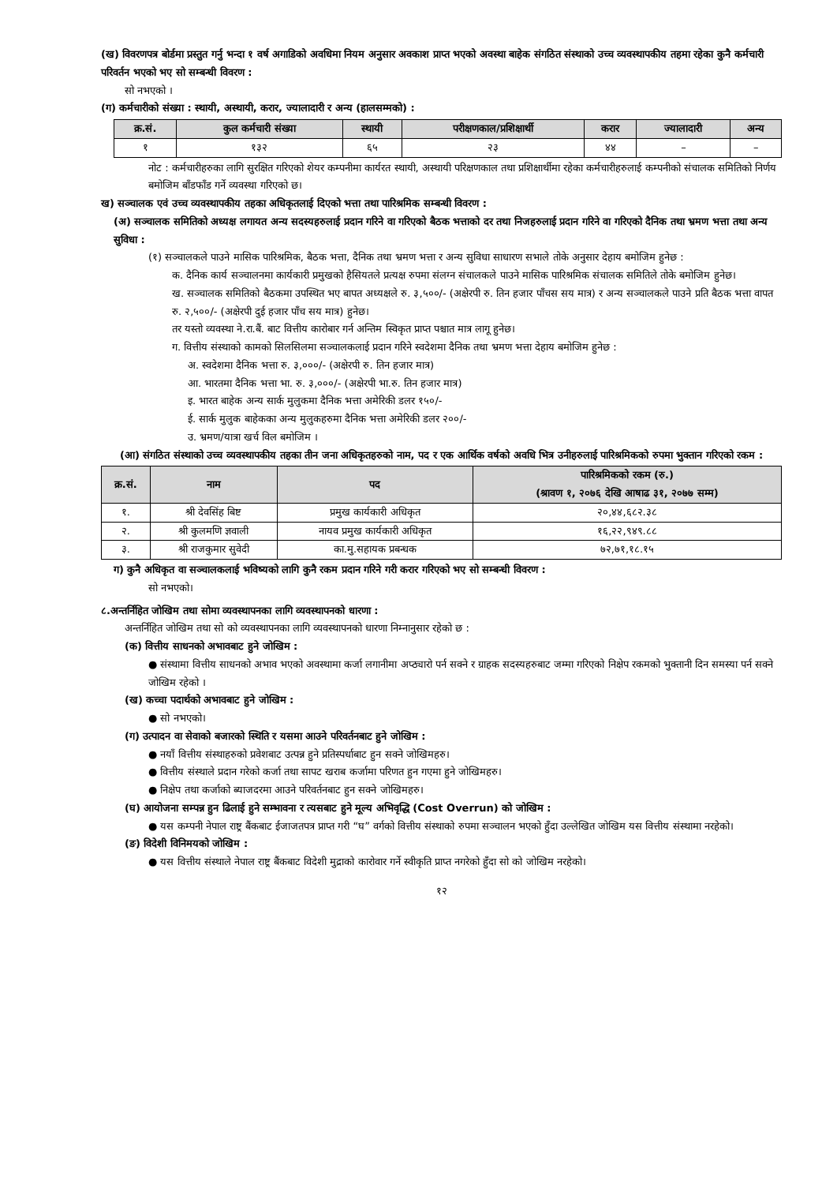(ख) विवरणपत्र बोर्डमा प्रस्तुत गर्नु भन्दा १ वर्ष अगाडिको अवधिमा नियम अनुसार अवकाश प्राप्त भएको अवस्था बाहेक संगठित संस्थाको उच्च व्यवस्थापकीय तहमा रहेका कुनै कर्मचारी परिवर्तन भएको भए सो सम्बन्धी विवरण :
सो नभएको ।
(ग) कर्मचारीको संख्या : स्थायी, अस्थायी, करार, ज्यालादारी र अन्य (हालसम्मको) :
| क्र.सं. | कुल कर्मचारी संख्या | स्थायी | परीक्षणकाल/प्रशिक्षार्थी | करार | ज्यालादारी | अन्य |
| --- | --- | --- | --- | --- | --- | --- |
| १ | १३२ | ६५ | २३ | ४४ | – | – |
नोट : कर्मचारीहरुका लागि सुरक्षित गरिएको शेयर कम्पनीमा कार्यरत स्थायी, अस्थायी परिक्षणकाल तथा प्रशिक्षार्थीमा रहेका कर्मचारीहरुलाई कम्पनीको संचालक समितिको निर्णय बमोजिम बाँडफाँड गर्ने व्यवस्था गरिएको छ।
ख) सञ्चालक एवं उच्च व्यवस्थापकीय तहका अधिकृतलाई दिएको भत्ता तथा पारिश्रमिक सम्बन्धी विवरण :
(अ) सञ्चालक समितिको अध्यक्ष लगायत अन्य सदस्यहरुलाई प्रदान गरिने वा गरिएको बैठक भत्ताको दर तथा निजहरुलाई प्रदान गरिने वा गरिएको दैनिक तथा भ्रमण भत्ता तथा अन्य सुविधा :
(१) सञ्चालकले पाउने मासिक पारिश्रमिक, बैठक भत्ता, दैनिक तथा भ्रमण भत्ता र अन्य सुविधा साधारण सभाले तोके अनुसार देहाय बमोजिम हुनेछ :
क. दैनिक कार्य सञ्चालनमा कार्यकारी प्रमुखको हैसियतले प्रत्यक्ष रुपमा संलग्न संचालकले पाउने मासिक पारिश्रमिक संचालक समितिले तोके बमोजिम हुनेछ।
ख. सञ्चालक समितिको बैठकमा उपस्थित भए बापत अध्यक्षले रु. ३,५००/- (अक्षेरपी रु. तिन हजार पाँचस सय मात्र) र अन्य सञ्चालकले पाउने प्रति बैठक भत्ता वापत रु. २,५००/- (अक्षेरपी दुई हजार पाँच सय मात्र) हुनेछ।
तर यस्तो व्यवस्था ने.रा.बैं. बाट वित्तीय कारोबार गर्न अन्तिम स्विकृत प्राप्त पश्चात मात्र लागू हुनेछ।
ग. वित्तीय संस्थाको कामको सिलसिलमा सञ्चालकलाई प्रदान गरिने स्वदेशमा दैनिक तथा भ्रमण भत्ता देहाय बमोजिम हुनेछ :
अ. स्वदेशमा दैनिक भत्ता रु. ३,०००/- (अक्षेरपी रु. तिन हजार मात्र)
आ. भारतमा दैनिक भत्ता भा. रु. ३,०००/- (अक्षेरपी भा.रु. तिन हजार मात्र)
इ. भारत बाहेक अन्य सार्क मुलुकमा दैनिक भत्ता अमेरिकी डलर १५०/-
ई. सार्क मुलुक बाहेकका अन्य मुलुकहरुमा दैनिक भत्ता अमेरिकी डलर २००/-
उ. भ्रमण/यात्रा खर्च विल बमोजिम ।
(आ) संगठित संस्थाको उच्च व्यवस्थापकीय तहका तीन जना अधिकृतहरुको नाम, पद र एक आर्थिक वर्षको अवधि भित्र उनीहरुलाई पारिश्रमिकको रुपमा भुक्तान गरिएको रकम :
| क्र.सं. | नाम | पद | पारिश्रमिकको रकम (रु.) (श्रावण १, २०७६ देखि आषाढ ३१, २०७७ सम्म) |
| --- | --- | --- | --- |
| १. | श्री देवसिंह बिष्ट | प्रमुख कार्यकारी अधिकृत | २०,४४,६८२.३८ |
| २. | श्री कुलमणि ज्ञवाली | नायव प्रमुख कार्यकारी अधिकृत | १६,२२,९४९.८८ |
| ३. | श्री राजकुमार सुवेदी | का.मु.सहायक प्रबन्धक | ७२,७१,१८.१५ |
ग) कुनै अधिकृत वा सञ्चालकलाई भविष्यको लागि कुनै रकम प्रदान गरिने गरी करार गरिएको भए सो सम्बन्धी विवरण :
सो नभएको।
८.अन्तर्निहित जोखिम तथा सोमा व्यवस्थापनका लागि व्यवस्थापनको धारणा :
अन्तर्निहित जोखिम तथा सो को व्यवस्थापनका लागि व्यवस्थापनको धारणा निम्नानुसार रहेको छ :
(क) वित्तीय साधनको अभावबाट हुने जोखिम :
● संस्थामा वित्तीय साधनको अभाव भएको अवस्थामा कर्जा लगानीमा अप्ठ्यारो पर्न सक्ने र ग्राहक सदस्यहरुबाट जम्मा गरिएको निक्षेप रकमको भुक्तानी दिन समस्या पर्न सक्ने जोखिम रहेको ।
(ख) कच्चा पदार्थको अभावबाट हुने जोखिम :
● सो नभएको।
(ग) उत्पादन वा सेवाको बजारको स्थिति र यसमा आउने परिवर्तनबाट हुने जोखिम :
● नयाँ वित्तीय संस्थाहरुको प्रवेशबाट उत्पन्न हुने प्रतिस्पर्धाबाट हुन सक्ने जोखिमहरु।
● वित्तीय संस्थाले प्रदान गरेको कर्जा तथा सापट खराब कर्जामा परिणत हुन गएमा हुने जोखिमहरु।
● निक्षेप तथा कर्जाको ब्याजदरमा आउने परिवर्तनबाट हुन सक्ने जोखिमहरु।
(घ) आयोजना सम्पन्न हुन ढिलाई हुने सम्भावना र त्यसबाट हुने मूल्य अभिवृद्धि (Cost Overrun) को जोखिम :
● यस कम्पनी नेपाल राष्ट्र बैंकबाट ईजाजतपत्र प्राप्त गरी “घ” वर्गको वित्तीय संस्थाको रुपमा सञ्चालन भएको हुँदा उल्लेखित जोखिम यस वित्तीय संस्थामा नरहेको।
(ङ) विदेशी विनिमयको जोखिम :
● यस वित्तीय संस्थाले नेपाल राष्ट्र बैंकबाट विदेशी मुद्राको कारोवार गर्ने स्वीकृति प्राप्त नगरेको हुँदा सो को जोखिम नरहेको।
१२